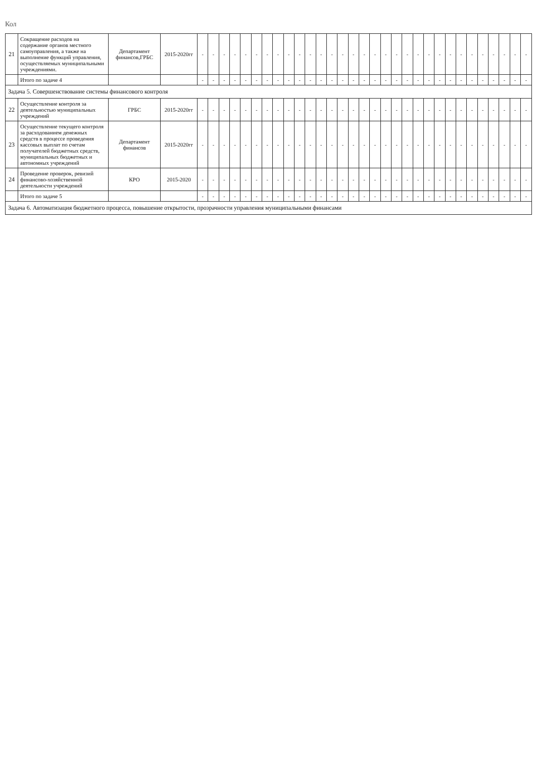Кол
| 21 | Сокращение расходов на содержание органов местного самоуправления, а также на выполнение функций управления, осуществляемых муниципальными учреждениями. | Департамент финансов,ГРБС | 2015-2020гг | - | - | - | - | - | - | - | - | - | - | - | - | - | - | - | - | - | - | - | - | - | - | - | - | - | - | - | - | - | - | - |
| | Итого по задаче 4 | | | - | - | - | - | - | - | - | - | - | - | - | - | - | - | - | - | - | - | - | - | - | - | - | - | - | - | - | - | - | - | - |
| Задача 5. Совершенствование системы финансового контроля | | | | | | | | | | | | | | | | | | | | | | | | | | | | | | | | | | |
| 22 | Осуществление контроля за деятельностью муниципальных учреждений | ГРБС | 2015-2020гг | - | - | - | - | - | - | - | - | - | - | - | - | - | - | - | - | - | - | - | - | - | - | - | - | - | - | - | - | - | - | - |
| 23 | Осуществление текущего контроля за расходованием денежных средств в процессе проведения кассовых выплат по счетам получателей бюджетных средств, муниципальных бюджетных и автономных учреждений | Департамент финансов | 2015-2020гг | - | - | - | - | - | - | - | - | - | - | - | - | - | - | - | - | - | - | - | - | - | - | - | - | - | - | - | - | - | - | - |
| 24 | Проведение проверок, ревизий финансово-хозяйственной деятельности учреждений | КРО | 2015-2020 | - | - | - | - | - | - | - | - | - | - | - | - | - | - | - | - | - | - | - | - | - | - | - | - | - | - | - | - | - | - | - |
| | Итого по задаче 5 | | | - | - | - | - | - | - | - | - | - | - | - | - | - | - | - | - | - | - | - | - | - | - | - | - | - | - | - | - | - | - | - |
| Задача 6. Автоматизация бюджетного процесса, повышение открытости, прозрачности управления муниципальными финансами | | | | | | | | | | | | | | | | | | | | | | | | | | | | | | | | | | |